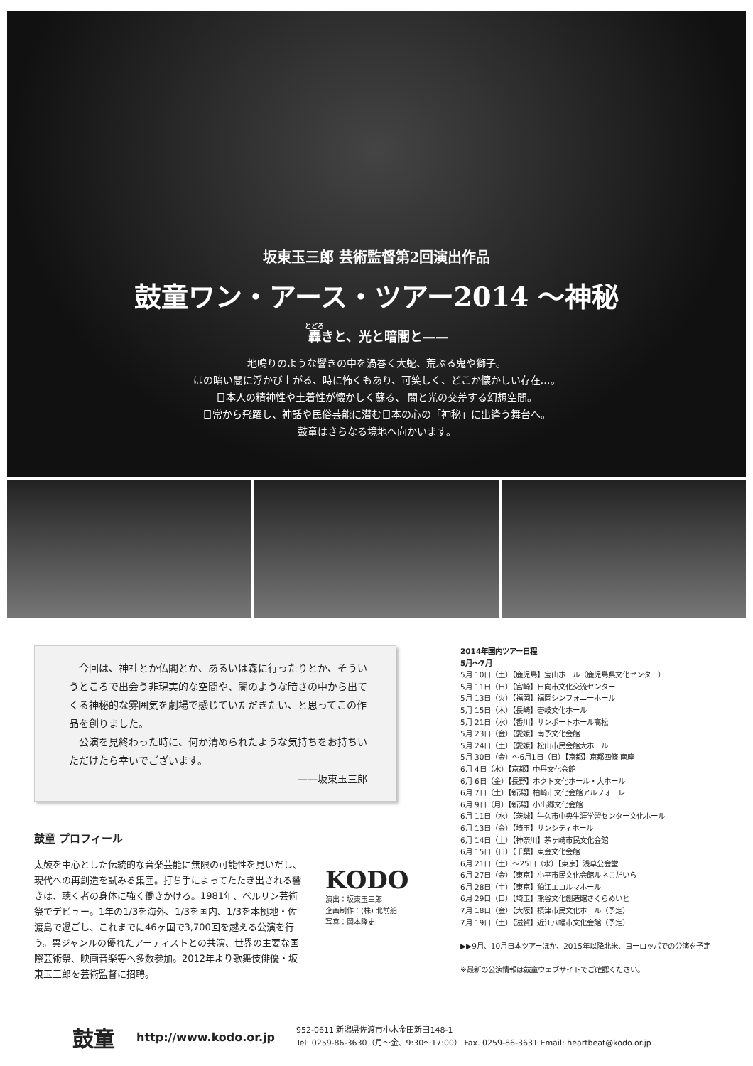坂東玉三郎 芸術監督第2回演出作品
鼓童ワン・アース・ツアー2014 〜神秘
轟きと、光と暗闇と——
地鳴りのような響きの中を渦巻く大蛇、荒ぶる鬼や獅子。
ほの暗い闇に浮かび上がる、時に怖くもあり、可笑しく、どこか懐かしい存在…。
日本人の精神性や土着性が懐かしく蘇る、 闇と光の交差する幻想空間。
日常から飛躍し、神話や民俗芸能に潜む日本の心の「神秘」に出逢う舞台へ。
鼓童はさらなる境地へ向かいます。
今回は、神社とか仏閣とか、あるいは森に行ったりとか、そういうところで出会う非現実的な空間や、闇のような暗さの中から出てくる神秘的な雰囲気を劇場で感じていただきたい、と思ってこの作品を創りました。
公演を見終わった時に、何か清められたような気持ちをお持ちいただけたら幸いでございます。
——坂東玉三郎
鼓童 プロフィール
太鼓を中心とした伝統的な音楽芸能に無限の可能性を見いだし、現代への再創造を試みる集団。打ち手によってたたき出される響きは、聴く者の身体に強く働きかける。1981年、ベルリン芸術祭でデビュー。1年の1/3を海外、1/3を国内、1/3を本拠地・佐渡島で過ごし、これまでに46ヶ国で3,700回を越える公演を行う。異ジャンルの優れたアーティストとの共演、世界の主要な国際芸術祭、映画音楽等へ多数参加。2012年より歌舞伎俳優・坂東玉三郎を芸術監督に招聘。
KODO
演出：坂東玉三郎
企画制作：(株) 北前船
写真：岡本隆史
2014年国内ツアー日程
5月〜7月
5月 10日（土）【鹿児島】宝山ホール（鹿児島県文化センター）
5月 11日（日）【宮崎】日向市文化交流センター
5月 13日（火）【福岡】福岡シンフォニーホール
5月 15日（木）【長崎】壱岐文化ホール
5月 21日（水）【香川】サンポートホール高松
5月 23日（金）【愛媛】南予文化会館
5月 24日（土）【愛媛】松山市民会館大ホール
5月 30日（金）〜6月1日（日）【京都】京都四條 南座
6月 4日（水）【京都】中丹文化会館
6月 6日（金）【長野】ホクト文化ホール・大ホール
6月 7日（土）【新潟】柏崎市文化会館アルフォーレ
6月 9日（月）【新潟】小出郷文化会館
6月 11日（水）【茨城】牛久市中央生涯学習センター文化ホール
6月 13日（金）【埼玉】サンシティホール
6月 14日（土）【神奈川】茅ヶ崎市民文化会館
6月 15日（日）【千葉】東金文化会館
6月 21日（土）〜25日（水）【東京】浅草公会堂
6月 27日（金）【東京】小平市民文化会館ルネこだいら
6月 28日（土）【東京】狛江エコルマホール
6月 29日（日）【埼玉】熊谷文化創造館さくらめいと
7月 18日（金）【大阪】摂津市民文化ホール（予定）
7月 19日（土）【滋賀】近江八幡市文化会館（予定）
▶▶9月、10月日本ツアーほか、2015年以降北米、ヨーロッパでの公演を予定
※最新の公演情報は鼓童ウェブサイトでご確認ください。
鼓童 http://www.kodo.or.jp
952-0611 新潟県佐渡市小木金田新田148-1
Tel. 0259-86-3630（月〜金、9:30〜17:00） Fax. 0259-86-3631 Email: heartbeat@kodo.or.jp